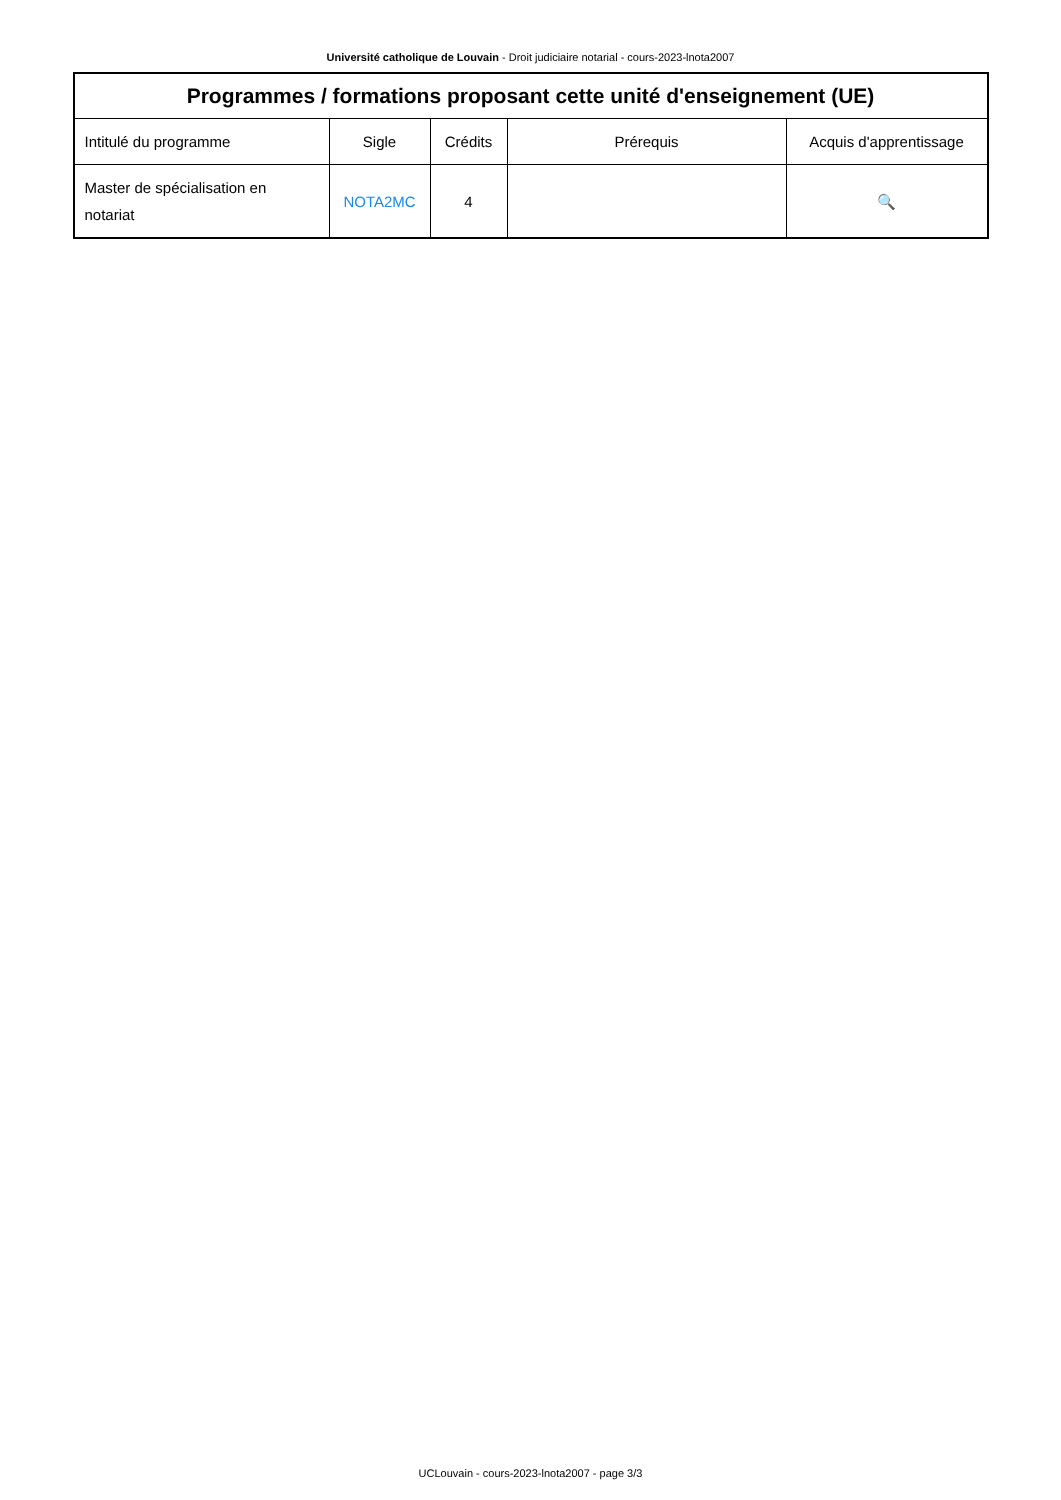Université catholique de Louvain - Droit judiciaire notarial - cours-2023-lnota2007
| Programmes / formations proposant cette unité d'enseignement (UE) | | | | |
| --- | --- | --- | --- | --- |
| Intitulé du programme | Sigle | Crédits | Prérequis | Acquis d'apprentissage |
| Master de spécialisation en notariat | NOTA2MC | 4 | | 🔍 |
UCLouvain - cours-2023-lnota2007 - page 3/3